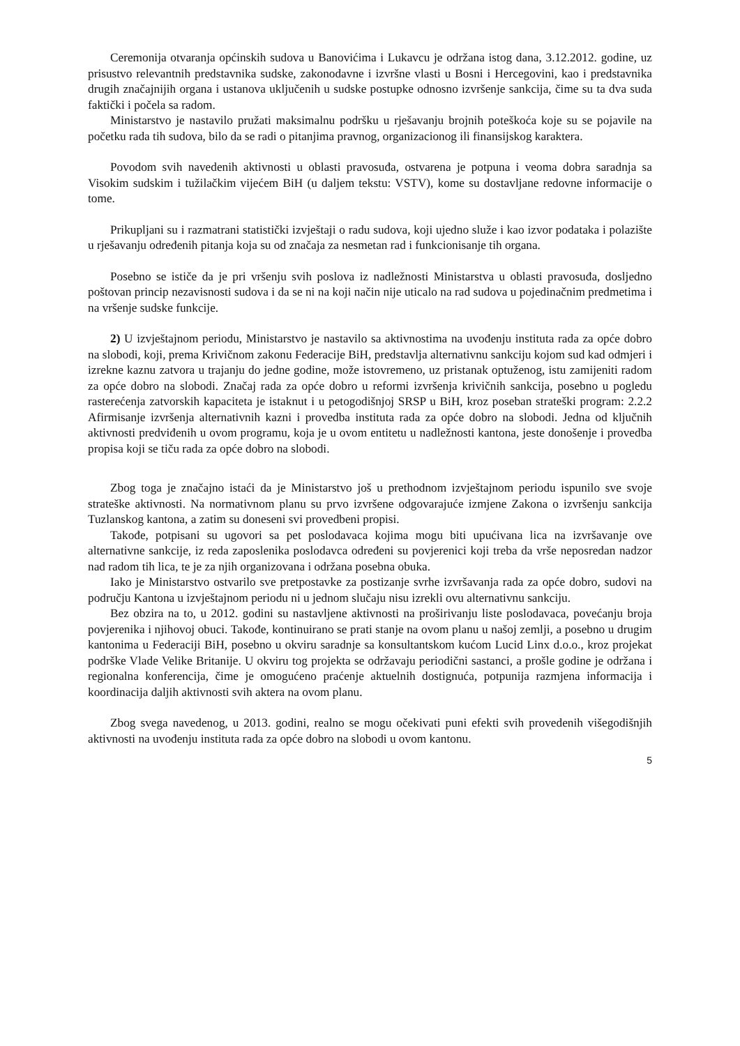Ceremonija otvaranja općinskih sudova u Banovićima i Lukavcu je održana istog dana, 3.12.2012. godine, uz prisustvo relevantnih predstavnika sudske, zakonodavne i izvršne vlasti u Bosni i Hercegovini, kao i predstavnika drugih značajnijih organa i ustanova uključenih u sudske postupke odnosno izvršenje sankcija, čime su ta dva suda faktički i počela sa radom.
Ministarstvo je nastavilo pružati maksimalnu podršku u rješavanju brojnih poteškoća koje su se pojavile na početku rada tih sudova, bilo da se radi o pitanjima pravnog, organizacionog ili finansijskog karaktera.
Povodom svih navedenih aktivnosti u oblasti pravosuđa, ostvarena je potpuna i veoma dobra saradnja sa Visokim sudskim i tužilačkim vijećem BiH (u daljem tekstu: VSTV), kome su dostavljane redovne informacije o tome.
Prikupljani su i razmatrani statistički izvještaji o radu sudova, koji ujedno služe i kao izvor podataka i polazište u rješavanju određenih pitanja koja su od značaja za nesmetan rad i funkcionisanje tih organa.
Posebno se ističe da je pri vršenju svih poslova iz nadležnosti Ministarstva u oblasti pravosuđa, dosljedno poštovan princip nezavisnosti sudova i da se ni na koji način nije uticalo na rad sudova u pojedinačnim predmetima i na vršenje sudske funkcije.
2) U izvještajnom periodu, Ministarstvo je nastavilo sa aktivnostima na uvođenju instituta rada za opće dobro na slobodi, koji, prema Krivičnom zakonu Federacije BiH, predstavlja alternativnu sankciju kojom sud kad odmjeri i izrekne kaznu zatvora u trajanju do jedne godine, može istovremeno, uz pristanak optuženog, istu zamijeniti radom za opće dobro na slobodi. Značaj rada za opće dobro u reformi izvršenja krivičnih sankcija, posebno u pogledu rasterećenja zatvorskih kapaciteta je istaknut i u petogodišnjoj SRSP u BiH, kroz poseban strateški program: 2.2.2 Afirmisanje izvršenja alternativnih kazni i provedba instituta rada za opće dobro na slobodi. Jedna od ključnih aktivnosti predviđenih u ovom programu, koja je u ovom entitetu u nadležnosti kantona, jeste donošenje i provedba propisa koji se tiču rada za opće dobro na slobodi.
Zbog toga je značajno istaći da je Ministarstvo još u prethodnom izvještajnom periodu ispunilo sve svoje strateške aktivnosti. Na normativnom planu su prvo izvršene odgovarajuće izmjene Zakona o izvršenju sankcija Tuzlanskog kantona, a zatim su doneseni svi provedbeni propisi.
Takođe, potpisani su ugovori sa pet poslodavaca kojima mogu biti upućivana lica na izvršavanje ove alternativne sankcije, iz reda zaposlenika poslodavca određeni su povjerenici koji treba da vrše neposredan nadzor nad radom tih lica, te je za njih organizovana i održana posebna obuka.
Iako je Ministarstvo ostvarilo sve pretpostavke za postizanje svrhe izvršavanja rada za opće dobro, sudovi na području Kantona u izvještajnom periodu ni u jednom slučaju nisu izrekli ovu alternativnu sankciju.
Bez obzira na to, u 2012. godini su nastavljene aktivnosti na proširivanju liste poslodavaca, povećanju broja povjerenika i njihovoj obuci. Takođe, kontinuirano se prati stanje na ovom planu u našoj zemlji, a posebno u drugim kantonima u Federaciji BiH, posebno u okviru saradnje sa konsultantskom kućom Lucid Linx d.o.o., kroz projekat podrške Vlade Velike Britanije. U okviru tog projekta se održavaju periodični sastanci, a prošle godine je održana i regionalna konferencija, čime je omogućeno praćenje aktuelnih dostignuća, potpunija razmjena informacija i koordinacija daljih aktivnosti svih aktera na ovom planu.
Zbog svega navedenog, u 2013. godini, realno se mogu očekivati puni efekti svih provedenih višegodišnjih aktivnosti na uvođenju instituta rada za opće dobro na slobodi u ovom kantonu.
5